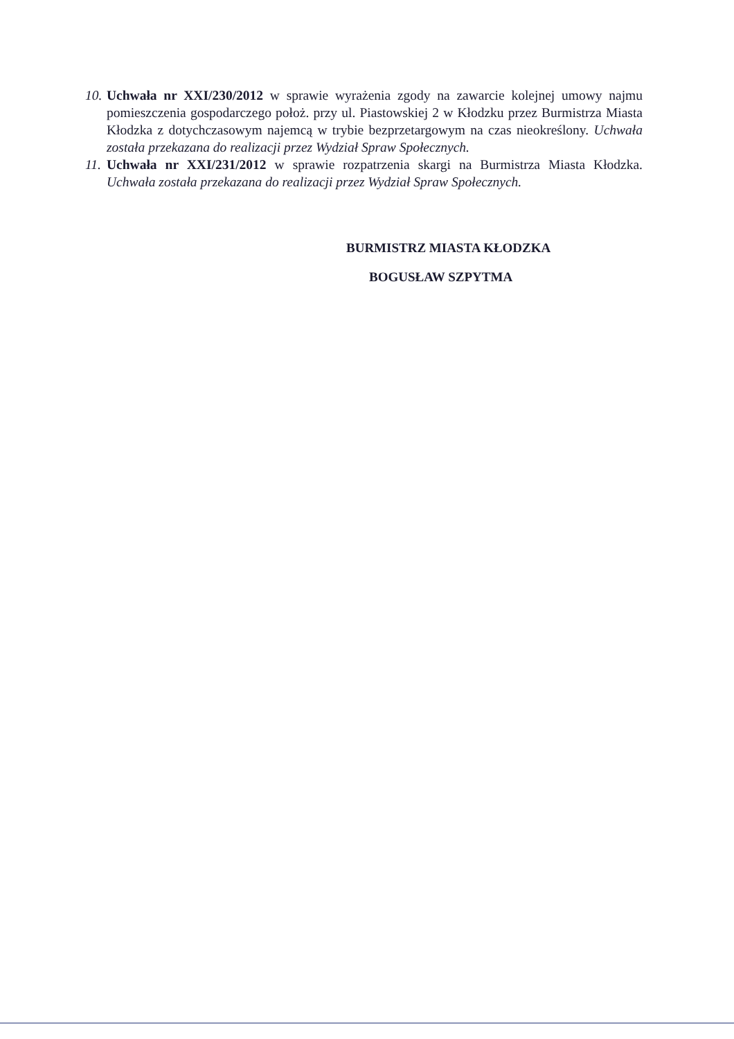10.
Uchwała nr XXI/230/2012 w sprawie wyrażenia zgody na zawarcie kolejnej umowy najmu pomieszczenia gospodarczego położ. przy ul. Piastowskiej 2 w Kłodzku przez Burmistrza Miasta Kłodzka z dotychczasowym najemcą w trybie bezprzetargowym na czas nieokreślony. Uchwała została przekazana do realizacji przez Wydział Spraw Społecznych.
11.
Uchwała nr XXI/231/2012 w sprawie rozpatrzenia skargi na Burmistrza Miasta Kłodzka. Uchwała została przekazana do realizacji przez Wydział Spraw Społecznych.
BURMISTRZ MIASTA KŁODZKA
BOGUSŁAW SZPYTMA